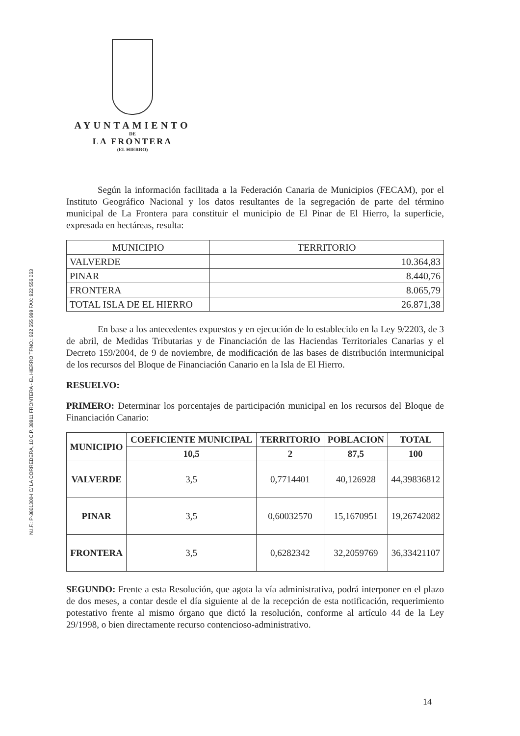N.I.F.: P-3801300-I C/ LA CORREDERA, 10 C.P. 38911 FRONTERA - EL HIERRO TFNO.: 922 555 999 FAX: 922 556 063
AYUNTAMIENTO
DE
LA FRONTERA
(EL HIERRO)
Según la información facilitada a la Federación Canaria de Municipios (FECAM), por el Instituto Geográfico Nacional y los datos resultantes de la segregación de parte del término municipal de La Frontera para constituir el municipio de El Pinar de El Hierro, la superficie, expresada en hectáreas, resulta:
| MUNICIPIO | TERRITORIO |
| VALVERDE | 10.364,83 |
| PINAR | 8.440,76 |
| FRONTERA | 8.065,79 |
| TOTAL ISLA DE EL HIERRO | 26.871,38 |
En base a los antecedentes expuestos y en ejecución de lo establecido en la Ley 9/2203, de 3 de abril, de Medidas Tributarias y de Financiación de las Haciendas Territoriales Canarias y el Decreto 159/2004, de 9 de noviembre, de modificación de las bases de distribución intermunicipal de los recursos del Bloque de Financiación Canario en la Isla de El Hierro.
RESUELVO:
PRIMERO: Determinar los porcentajes de participación municipal en los recursos del Bloque de Financiación Canario:
| MUNICIPIO | COEFICIENTE MUNICIPAL | TERRITORIO | POBLACION | TOTAL |
| --- | --- | --- | --- | --- |
| | 10,5 | 2 | 87,5 | 100 |
| VALVERDE | 3,5 | 0,7714401 | 40,126928 | 44,39836812 |
| PINAR | 3,5 | 0,60032570 | 15,1670951 | 19,26742082 |
| FRONTERA | 3,5 | 0,6282342 | 32,2059769 | 36,33421107 |
SEGUNDO: Frente a esta Resolución, que agota la vía administrativa, podrá interponer en el plazo de dos meses, a contar desde el día siguiente al de la recepción de esta notificación, requerimiento potestativo frente al mismo órgano que dictó la resolución, conforme al artículo 44 de la Ley 29/1998, o bien directamente recurso contencioso-administrativo.
14